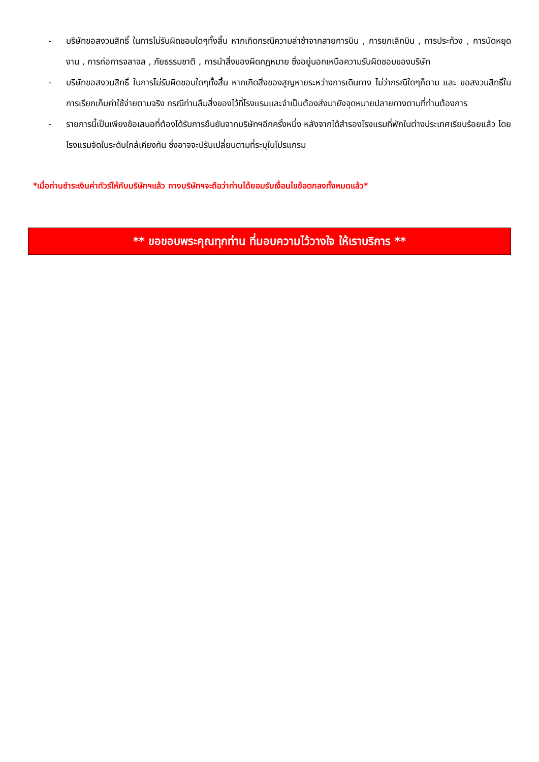- บริษัทขอสงวนสิทธิ์ ในการไม่รับผิดชอบใดๆทั้งสิ้น หากเกิดกรณีความล่าช้าจากสายการบิน , การยกเลิกบิน , การประท้วง , การนัดหยุดงาน , การก่อการจลาจล , ภัยธรรมชาติ , การนำสิ่งของผิดกฎหมาย ซึ่งอยู่นอกเหนือความรับผิดชอบของบริษัท
- บริษัทขอสงวนสิทธิ์ ในการไม่รับผิดชอบใดๆทั้งสิ้น หากเกิดสิ่งของสูญหายระหว่างการเดินทาง ไม่ว่ากรณีใดๆก็ตาม และ ขอสงวนสิทธิ์ในการเรียกเก็บค่าใช้จ่ายตามจริง กรณีท่านลืมสิ่งของไว้ที่โรงแรมและจำเป็นต้องส่งมายังจุดหมายปลายทางตามที่ท่านต้องการ
- รายการนี้เป็นเพียงข้อเสนอที่ต้องได้รับการยืนยันจากบริษัทฯอีกครั้งหนึ่ง หลังจากได้สำรองโรงแรมที่พักในต่างประเทศเรียบร้อยแล้ว โดยโรงแรมจัดในระดับใกล้เคียงกัน ซึ่งอาจจะปรับเปลี่ยนตามที่ระบุในโปรแกรม
*เมื่อท่านชำระเงินค่าทัวร์ให้กับบริษัทฯแล้ว ทางบริษัทฯจะถือว่าท่านได้ยอมรับเงื่อนไขข้อตกลงทั้งหมดแล้ว*
** ขอขอบพระคุณทุกท่าน ที่มอบความไว้วางใจ ให้เราบริการ **